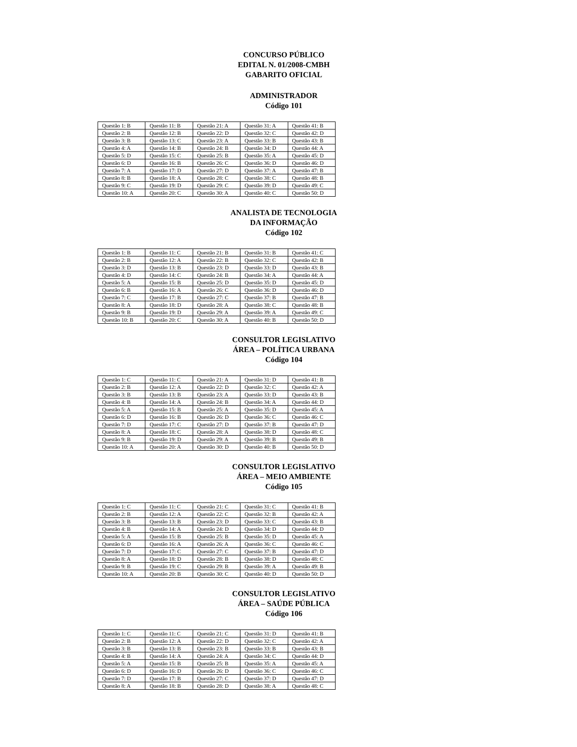CONCURSO PÚBLICO
EDITAL N. 01/2008-CMBH
GABARITO OFICIAL
ADMINISTRADOR
Código 101
| Questão 1: B | Questão 11: B | Questão 21: A | Questão 31: A | Questão 41: B |
| Questão 2: B | Questão 12: B | Questão 22: D | Questão 32: C | Questão 42: D |
| Questão 3: B | Questão 13: C | Questão 23: A | Questão 33: B | Questão 43: B |
| Questão 4: A | Questão 14: B | Questão 24: B | Questão 34: D | Questão 44: A |
| Questão 5: D | Questão 15: C | Questão 25: B | Questão 35: A | Questão 45: D |
| Questão 6: D | Questão 16: B | Questão 26: C | Questão 36: D | Questão 46: D |
| Questão 7: A | Questão 17: D | Questão 27: D | Questão 37: A | Questão 47: B |
| Questão 8: B | Questão 18: A | Questão 28: C | Questão 38: C | Questão 48: B |
| Questão 9: C | Questão 19: D | Questão 29: C | Questão 39: D | Questão 49: C |
| Questão 10: A | Questão 20: C | Questão 30: A | Questão 40: C | Questão 50: D |
ANALISTA DE TECNOLOGIA
DA INFORMAÇÃO
Código 102
| Questão 1: B | Questão 11: C | Questão 21: B | Questão 31: B | Questão 41: C |
| Questão 2: B | Questão 12: A | Questão 22: B | Questão 32: C | Questão 42: B |
| Questão 3: D | Questão 13: B | Questão 23: D | Questão 33: D | Questão 43: B |
| Questão 4: D | Questão 14: C | Questão 24: B | Questão 34: A | Questão 44: A |
| Questão 5: A | Questão 15: B | Questão 25: D | Questão 35: D | Questão 45: D |
| Questão 6: B | Questão 16: A | Questão 26: C | Questão 36: D | Questão 46: D |
| Questão 7: C | Questão 17: B | Questão 27: C | Questão 37: B | Questão 47: B |
| Questão 8: A | Questão 18: D | Questão 28: A | Questão 38: C | Questão 48: B |
| Questão 9: B | Questão 19: D | Questão 29: A | Questão 39: A | Questão 49: C |
| Questão 10: B | Questão 20: C | Questão 30: A | Questão 40: B | Questão 50: D |
CONSULTOR LEGISLATIVO
ÁREA – POLÍTICA URBANA
Código 104
| Questão 1: C | Questão 11: C | Questão 21: A | Questão 31: D | Questão 41: B |
| Questão 2: B | Questão 12: A | Questão 22: D | Questão 32: C | Questão 42: A |
| Questão 3: B | Questão 13: B | Questão 23: A | Questão 33: D | Questão 43: B |
| Questão 4: B | Questão 14: A | Questão 24: B | Questão 34: A | Questão 44: D |
| Questão 5: A | Questão 15: B | Questão 25: A | Questão 35: D | Questão 45: A |
| Questão 6: D | Questão 16: B | Questão 26: D | Questão 36: C | Questão 46: C |
| Questão 7: D | Questão 17: C | Questão 27: D | Questão 37: B | Questão 47: D |
| Questão 8: A | Questão 18: C | Questão 28: A | Questão 38: D | Questão 48: C |
| Questão 9: B | Questão 19: D | Questão 29: A | Questão 39: B | Questão 49: B |
| Questão 10: A | Questão 20: A | Questão 30: D | Questão 40: B | Questão 50: D |
CONSULTOR LEGISLATIVO
ÁREA – MEIO AMBIENTE
Código 105
| Questão 1: C | Questão 11: C | Questão 21: C | Questão 31: C | Questão 41: B |
| Questão 2: B | Questão 12: A | Questão 22: C | Questão 32: B | Questão 42: A |
| Questão 3: B | Questão 13: B | Questão 23: D | Questão 33: C | Questão 43: B |
| Questão 4: B | Questão 14: A | Questão 24: D | Questão 34: D | Questão 44: D |
| Questão 5: A | Questão 15: B | Questão 25: B | Questão 35: D | Questão 45: A |
| Questão 6: D | Questão 16: A | Questão 26: A | Questão 36: C | Questão 46: C |
| Questão 7: D | Questão 17: C | Questão 27: C | Questão 37: B | Questão 47: D |
| Questão 8: A | Questão 18: D | Questão 28: B | Questão 38: D | Questão 48: C |
| Questão 9: B | Questão 19: C | Questão 29: B | Questão 39: A | Questão 49: B |
| Questão 10: A | Questão 20: B | Questão 30: C | Questão 40: D | Questão 50: D |
CONSULTOR LEGISLATIVO
ÁREA – SAÚDE PÚBLICA
Código 106
| Questão 1: C | Questão 11: C | Questão 21: C | Questão 31: D | Questão 41: B |
| Questão 2: B | Questão 12: A | Questão 22: D | Questão 32: C | Questão 42: A |
| Questão 3: B | Questão 13: B | Questão 23: B | Questão 33: B | Questão 43: B |
| Questão 4: B | Questão 14: A | Questão 24: A | Questão 34: C | Questão 44: D |
| Questão 5: A | Questão 15: B | Questão 25: B | Questão 35: A | Questão 45: A |
| Questão 6: D | Questão 16: D | Questão 26: D | Questão 36: C | Questão 46: C |
| Questão 7: D | Questão 17: B | Questão 27: C | Questão 37: D | Questão 47: D |
| Questão 8: A | Questão 18: B | Questão 28: D | Questão 38: A | Questão 48: C |